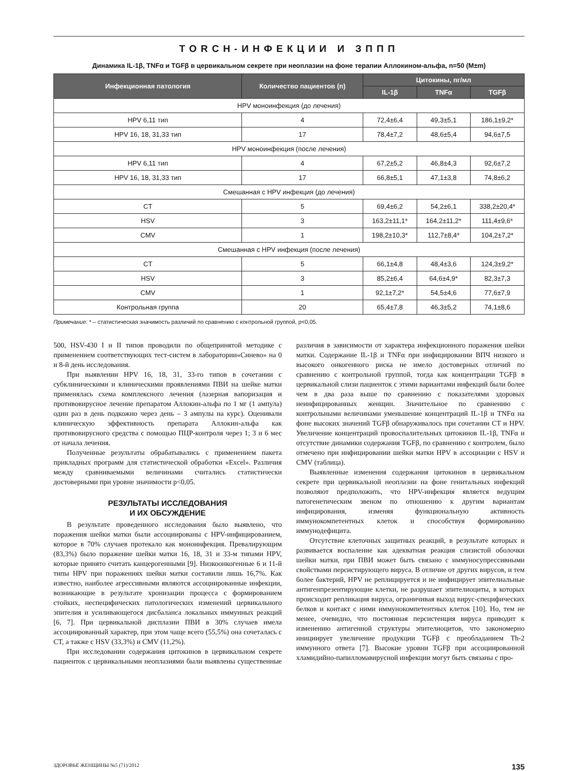TORCH-ИНФЕКЦИИ И ЗППП
Динамика IL-1β, TNFα и TGFβ в цервикальном секрете при неоплазии на фоне терапии Аллокином-альфа, n=50 (M±m)
| Инфекционная патология | Количество пациентов (n) | Цитокины, пг/мл | | |
| --- | --- | --- | --- | --- |
| | | IL-1β | TNFα | TGFβ |
| HPV моноинфекция (до лечения) | | | | |
| HPV 6,11 тип | 4 | 72,4±6,4 | 49,3±5,1 | 186,1±9,2* |
| HPV 16, 18, 31,33 тип | 17 | 78,4±7,2 | 48,6±5,4 | 94,6±7,5 |
| HPV моноинфекция (после лечения) | | | | |
| HPV 6,11 тип | 4 | 67,2±5,2 | 46,8±4,3 | 92,6±7,2 |
| HPV 16, 18, 31,33 тип | 17 | 66,8±5,1 | 47,1±3,8 | 74,8±6,2 |
| Смешанная с HPV инфекция (до лечения) | | | | |
| CT | 5 | 69,4±6,2 | 54,2±6,1 | 338,2±20,4* |
| HSV | 3 | 163,2±11,1* | 164,2±11,2* | 111,4±9,6* |
| CMV | 1 | 198,2±10,3* | 112,7±8,4* | 104,2±7,2* |
| Смешанная с HPV инфекция (после лечения) | | | | |
| CT | 5 | 66,1±4,8 | 48,4±3,6 | 124,3±9,2* |
| HSV | 3 | 85,2±6,4 | 64,6±4,9* | 82,3±7,3 |
| CMV | 1 | 92,1±7,2* | 54,5±4,6 | 77,6±7,9 |
| Контрольная группа | 20 | 65,4±7,8 | 46,3±5,2 | 74,1±8,6 |
Примечание: * – статистическая значимость различий по сравнению с контрольной группой, p<0,05.
500, HSV-430 I и II типов проводили по общепринятой методике с применением соответствующих тест-систем в лаборатории«Синево» на 0 и 8-й день исследования.
При выявлении HPV 16, 18, 31, 33-го типов в сочетании с субклиническими и клиническими проявлениями ПВИ на шейке матки применялась схема комплексного лечения (лазерная вапоризация и противовирусное лечение препаратом Аллокин-альфа по 1 мг (1 ампула) один раз в день подкожно через день – 3 ампулы на курс). Оценивали клиническую эффективность препарата Аллокин-альфа как противовирусного средства с помощью ПЦР-контроля через 1; 3 и 6 мес от начала лечения.
Полученные результаты обрабатывались с применением пакета прикладных программ для статистической обработки «Excel». Различия между сравниваемыми величинами считались статистически достоверными при уровне значимости p<0,05.
РЕЗУЛЬТАТЫ ИССЛЕДОВАНИЯ
И ИХ ОБСУЖДЕНИЕ
В результате проведенного исследования было выявлено, что поражения шейки матки были ассоциированы с HPV-инфицированием, которое в 70% случаев протекало как моноинфекция. Превалирующим (83,3%) было поражение шейки матки 16, 18, 31 и 33-м типами HPV, которые принято считать канцерогенными [9]. Низкоонкогенные 6 и 11-й типы HPV при поражениях шейки матки составили лишь 16,7%. Как известно, наиболее агрессивными являются ассоциированные инфекции, возникающие в результате хронизации процесса с формированием стойких, неспецифических патологических изменений цервикального эпителия и усиливающегося дисбаланса локальных иммунных реакций [6, 7]. При цервикальной дисплазии ПВИ в 30% случаев имела ассоциированный характер, при этом чаще всего (55,5%) она сочеталась с CT, а также с HSV (33,3%) и CMV (11,2%).
При исследовании содержания цитокинов в цервикальном секрете пациенток с цервикальными неоплазиями были выявлены существенные различия в зависимости от характера инфекционного поражения шейки матки. Содержание IL-1β и TNFα при инфицировании ВПЧ низкого и высокого онкогенного риска не имело достоверных отличий по сравнению с контрольной группой, тогда как концентрации TGFβ в цервикальной слизи пациенток с этими вариантами инфекций были более чем в два раза выше по сравнению с показателями здоровых неинфицированных женщин. Значительное по сравнению с контрольными величинами уменьшение концентраций IL-1β и TNFα на фоне высоких значений TGFβ обнаруживалось при сочетании CT и HPV. Увеличение концентраций провоспалительных цитокинов IL-1β, TNFα и отсутствие динамики содержания TGFβ, по сравнению с контролем, было отмечено при инфицировании шейки матки HPV в ассоциации с HSV и CMV (таблица).
Выявленные изменения содержания цитокинов в цервикальном секрете при цервикальной неоплазии на фоне генитальных инфекций позволяют предположить, что HPV-инфекция является ведущим патогенетическим звеном по отношению к другим вариантам инфицирования, изменяя функциональную активность иммунокомпетентных клеток и способствуя формированию иммунодефицита.
Отсутствие клеточных защитных реакций, в результате которых и развивается воспаление как адекватная реакция слизистой оболочки шейки матки, при ПВИ может быть связано с иммуносупрессивными свойствами персистирующего вируса. В отличие от других вирусов, и тем более бактерий, HPV не реплицируется и не инфицирует эпителиальные антигенпрезентирующие клетки, не разрушает эпителиоциты, в которых происходит репликация вируса, ограничивая выход вирус-специфических белков и контакт с ними иммунокомпетентных клеток [10]. Но, тем не менее, очевидно, что постоянная персистенция вируса приводит к изменению антигенной структуры эпителиоцитов, что закономерно инициирует увеличение продукции TGFβ с преобладанием Th-2 иммунного ответа [7]. Высокие уровни TGFβ при ассоциированной хламидийно-папилломавирусной инфекции могут быть связаны с про-
ЗДОРОВЬЕ ЖЕНЩИНЫ №5 (71)/2012 135